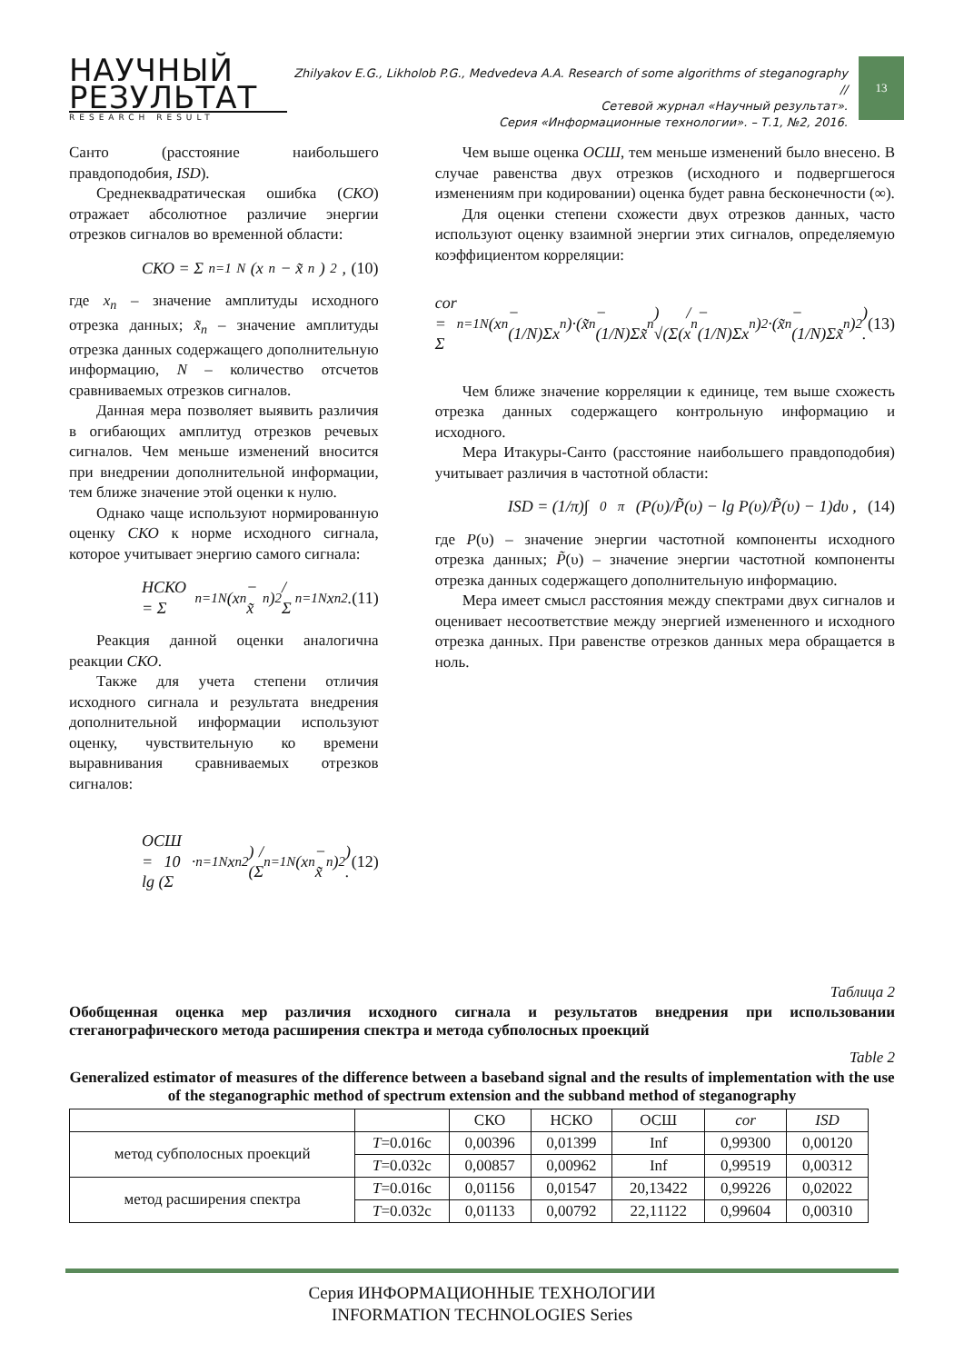НАУЧНЫЙ
РЕЗУЛЬТАТ
RESEARCH RESULT
Zhilyakov E.G., Likholob P.G., Medvedeva A.A. Research of some algorithms of steganography //
Сетевой журнал «Научный результат».
Серия «Информационные технологии». – Т.1, №2, 2016.
13
Санто (расстояние наибольшего правдоподобия, ISD).
Среднеквадратическая ошибка (СКО) отражает абсолютное различие энергии отрезков сигналов во временной области:
СКО = Σ<sub>n=1</sub><sup>N</sup>(x<sub>n</sub> − x̃<sub>n</sub>)<sup>2</sup> , (10)
где x<sub>n</sub> – значение амплитуды исходного отрезка данных; x̃<sub>n</sub> – значение амплитуды отрезка данных содержащего дополнительную информацию, N – количество отсчетов сравниваемых отрезков сигналов.
Данная мера позволяет выявить различия в огибающих амплитуд отрезков речевых сигналов. Чем меньше изменений вносится при внедрении дополнительной информации, тем ближе значение этой оценки к нулю.
Однако чаще используют нормированную оценку СКО к норме исходного сигнала, которое учитывает энергию самого сигнала:
НСКО = Σ<sub>n=1</sub><sup>N</sup>(x<sub>n</sub> − x̃<sub>n</sub>)<sup>2</sup> / Σ<sub>n=1</sub><sup>N</sup>x<sub>n</sub><sup>2</sup> . (11)
Реакция данной оценки аналогична реакции СКО.
Также для учета степени отличия исходного сигнала и результата внедрения дополнительной информации используют оценку, чувствительную ко времени выравнивания сравниваемых отрезков сигналов:
ОСШ = 10 · lg (Σ<sub>n=1</sub><sup>N</sup>x<sub>n</sub><sup>2</sup>) / (Σ<sub>n=1</sub><sup>N</sup>(x<sub>n</sub> − x̃<sub>n</sub>)<sup>2</sup>) . (12)
Чем выше оценка ОСШ, тем меньше изменений было внесено. В случае равенства двух отрезков (исходного и подвергшегося изменениям при кодировании) оценка будет равна бесконечности (∞).
Для оценки степени схожести двух отрезков данных, часто используют оценку взаимной энергии этих сигналов, определяемую коэффициентом корреляции:
cor = Σ<sub>n=1</sub><sup>N</sup>(x<sub>n</sub> − (1/N)Σx<sub>n</sub>)·(x̃<sub>n</sub> − (1/N)Σx̃<sub>n</sub>) / √(Σ(x<sub>n</sub> − (1/N)Σx<sub>n</sub>)<sup>2</sup>·(x̃<sub>n</sub> − (1/N)Σx̃<sub>n</sub>)<sup>2</sup>) . (13)
Чем ближе значение корреляции к единице, тем выше схожесть отрезка данных содержащего контрольную информацию и исходного.
Мера Итакуры-Санто (расстояние наибольшего правдоподобия) учитывает различия в частотной области:
ISD = (1/π)∫<sub>0</sub><sup>π</sup>(P(υ)/P̃(υ) − lg P(υ)/P̃(υ) − 1)dυ , (14)
где P(υ) – значение энергии частотной компоненты исходного отрезка данных; P̃(υ) – значение энергии частотной компоненты отрезка данных содержащего дополнительную информацию.
Мера имеет смысл расстояния между спектрами двух сигналов и оценивает несоответствие между энергией измененного и исходного отрезка данных. При равенстве отрезков данных мера обращается в ноль.
Таблица 2
Обобщенная оценка мер различия исходного сигнала и результатов внедрения при использовании стеганографического метода расширения спектра и метода субполосных проекций
Table 2
Generalized estimator of measures of the difference between a baseband signal and the results of implementation with the use of the steganographic method of spectrum extension and the subband method of steganography
| | | СКО | НСКО | ОСШ | cor | ISD |
| --- | --- | --- | --- | --- | --- | --- |
| метод субполосных проекций | T =0.016с | 0,00396 | 0,01399 | Inf | 0,99300 | 0,00120 |
| | T =0.032с | 0,00857 | 0,00962 | Inf | 0,99519 | 0,00312 |
| метод расширения спектра | T =0.016с | 0,01156 | 0,01547 | 20,13422 | 0,99226 | 0,02022 |
| | T =0.032с | 0,01133 | 0,00792 | 22,11122 | 0,99604 | 0,00310 |
Серия ИНФОРМАЦИОННЫЕ ТЕХНОЛОГИИ
INFORMATION TECHNOLOGIES Series